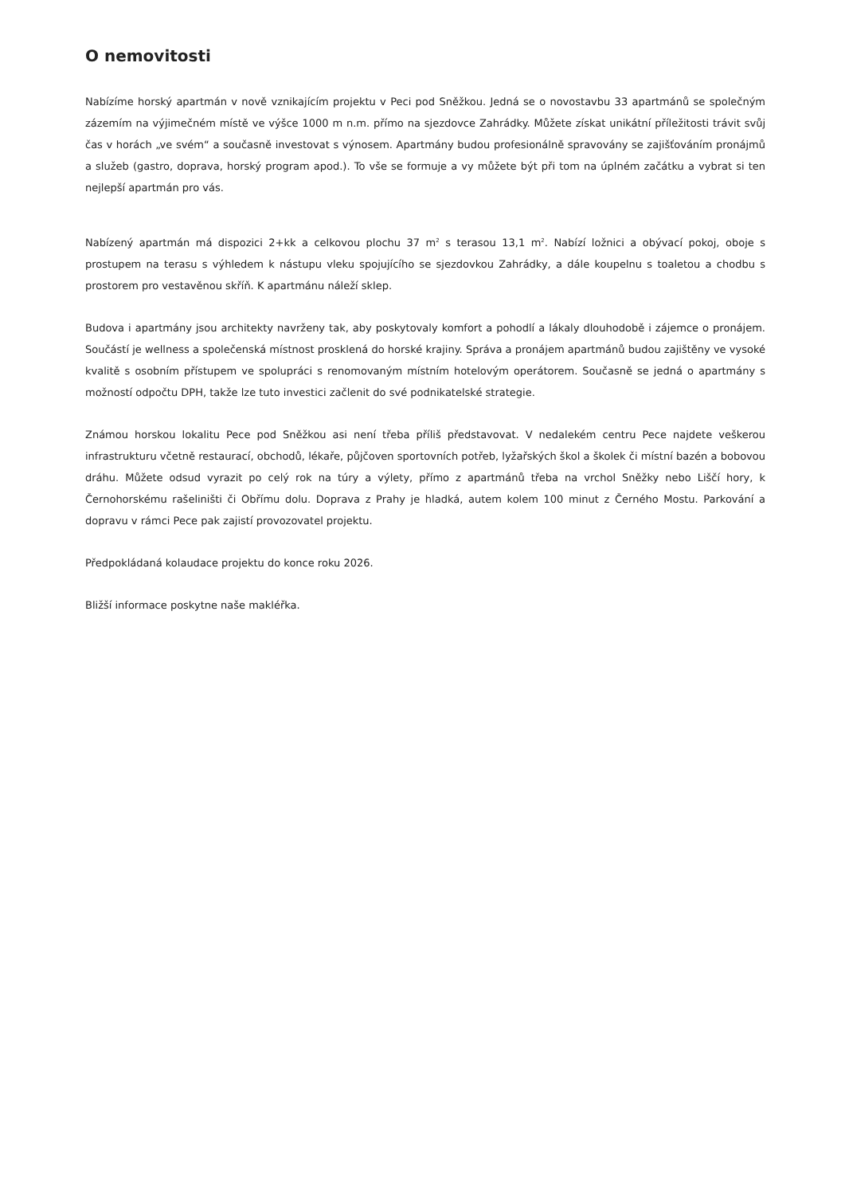O nemovitosti
Nabízíme horský apartmán v nově vznikajícím projektu v Peci pod Sněžkou. Jedná se o novostavbu 33 apartmánů se společným zázemím na výjimečném místě ve výšce 1000 m n.m. přímo na sjezdovce Zahrádky. Můžete získat unikátní příležitosti trávit svůj čas v horách „ve svém“ a současně investovat s výnosem. Apartmány budou profesionálně spravovány se zajišťováním pronájmů a služeb (gastro, doprava, horský program apod.). To vše se formuje a vy můžete být při tom na úplném začátku a vybrat si ten nejlepší apartmán pro vás.
Nabízený apartmán má dispozici 2+kk a celkovou plochu 37 m<sup>2</sup> s terasou 13,1 m<sup>2</sup>. Nabízí ložnici a obývací pokoj, oboje s prostupem na terasu s výhledem k nástupu vleku spojujícího se sjezdovkou Zahrádky, a dále koupelnu s toaletou a chodbu s prostorem pro vestavěnou skříň. K apartmánu náleží sklep.
Budova i apartmány jsou architekty navrženy tak, aby poskytovaly komfort a pohodlí a lákaly dlouhodobě i zájemce o pronájem. Součástí je wellness a společenská místnost prosklená do horské krajiny. Správa a pronájem apartmánů budou zajištěny ve vysoké kvalitě s osobním přístupem ve spolupráci s renomovaným místním hotelovým operátorem. Současně se jedná o apartmány s možností odpočtu DPH, takže lze tuto investici začlenit do své podnikatelské strategie.
Známou horskou lokalitu Pece pod Sněžkou asi není třeba příliš představovat. V nedalekém centru Pece najdete veškerou infrastrukturu včetně restaurací, obchodů, lékaře, půjčoven sportovních potřeb, lyžařských škol a školek či místní bazén a bobovou dráhu. Můžete odsud vyrazit po celý rok na túry a výlety, přímo z apartmánů třeba na vrchol Sněžky nebo Liščí hory, k Černohorskému rašeliništi či Obřímu dolu. Doprava z Prahy je hladká, autem kolem 100 minut z Černého Mostu. Parkování a dopravu v rámci Pece pak zajistí provozovatel projektu.
Předpokládaná kolaudace projektu do konce roku 2026.
Bližší informace poskytne naše makléřka.